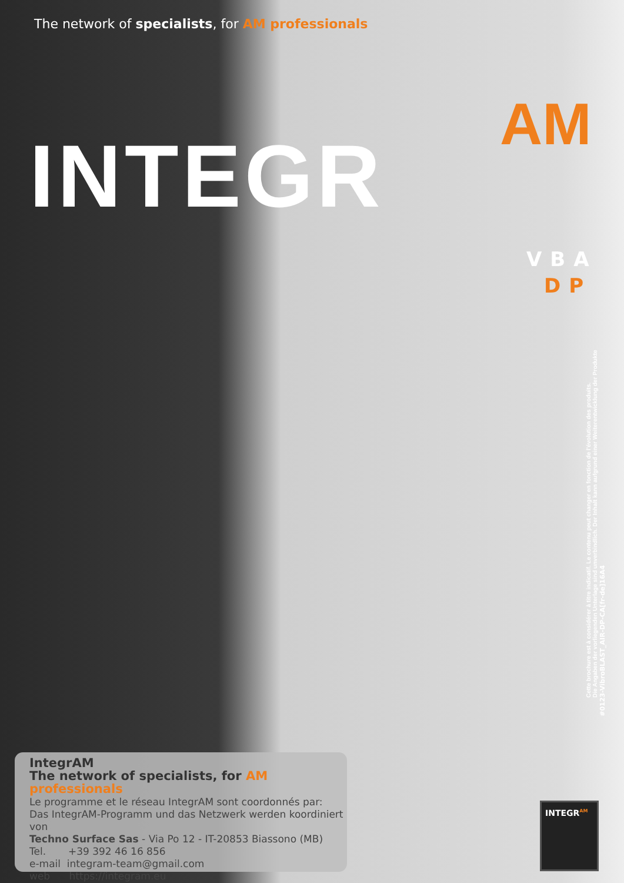The network of specialists, for AM professionals
AM
INTEGR
VBA
DP
Cette brochure est à considérer à titre indicatif. Le contenu peut changer en fonction de l'évolution des produits.
Die Angaben der vorliegenden Unterlage sind unverbindlich. Der Inhalt kann aufgrund einer Weiterentwicklung der Produkte
#0123-VibroBLAST_AIR-DP-CA[fr-de]16A4
IntegrAM
The network of specialists, for AM professionals
Le programme et le réseau IntegrAM sont coordonnés par:
Das IntegrAM-Programm und das Netzwerk werden koordiniert von
Techno Surface Sas - Via Po 12 - IT-20853 Biassono (MB)
Tel. +39 392 46 16 856
e-mail integram-team@gmail.com
web https://integram.eu
INTEGR<sup>AM</sup>